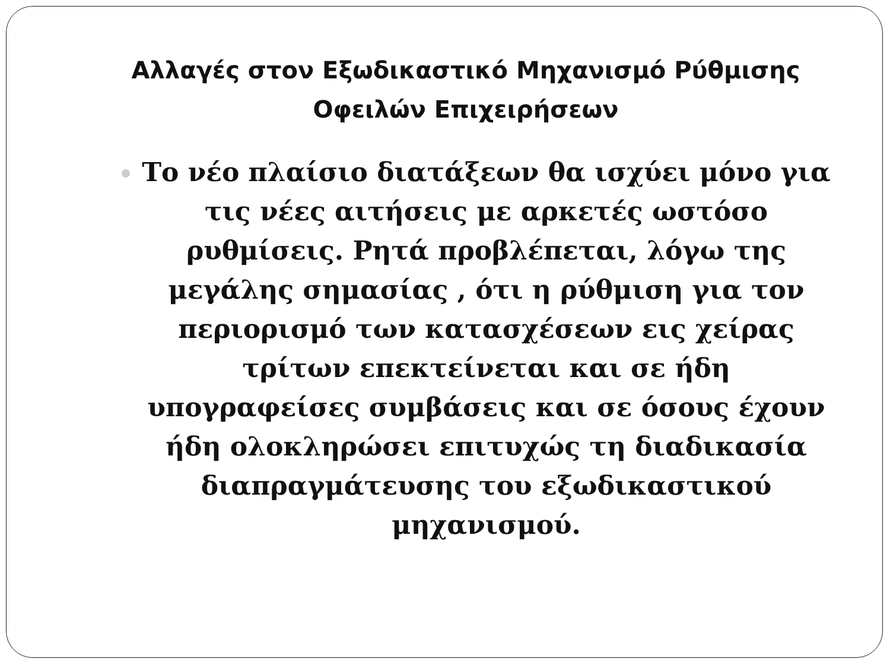Αλλαγές στον Εξωδικαστικό Μηχανισμό Ρύθμισης Οφειλών Επιχειρήσεων
Το νέο πλαίσιο διατάξεων θα ισχύει μόνο για τις νέες αιτήσεις με αρκετές ωστόσο ρυθμίσεις. Ρητά προβλέπεται, λόγω της μεγάλης σημασίας , ότι η ρύθμιση για τον περιορισμό των κατασχέσεων εις χείρας τρίτων επεκτείνεται και σε ήδη υπογραφείσες συμβάσεις και σε όσους έχουν ήδη ολοκληρώσει επιτυχώς τη διαδικασία διαπραγμάτευσης του εξωδικαστικού μηχανισμού.